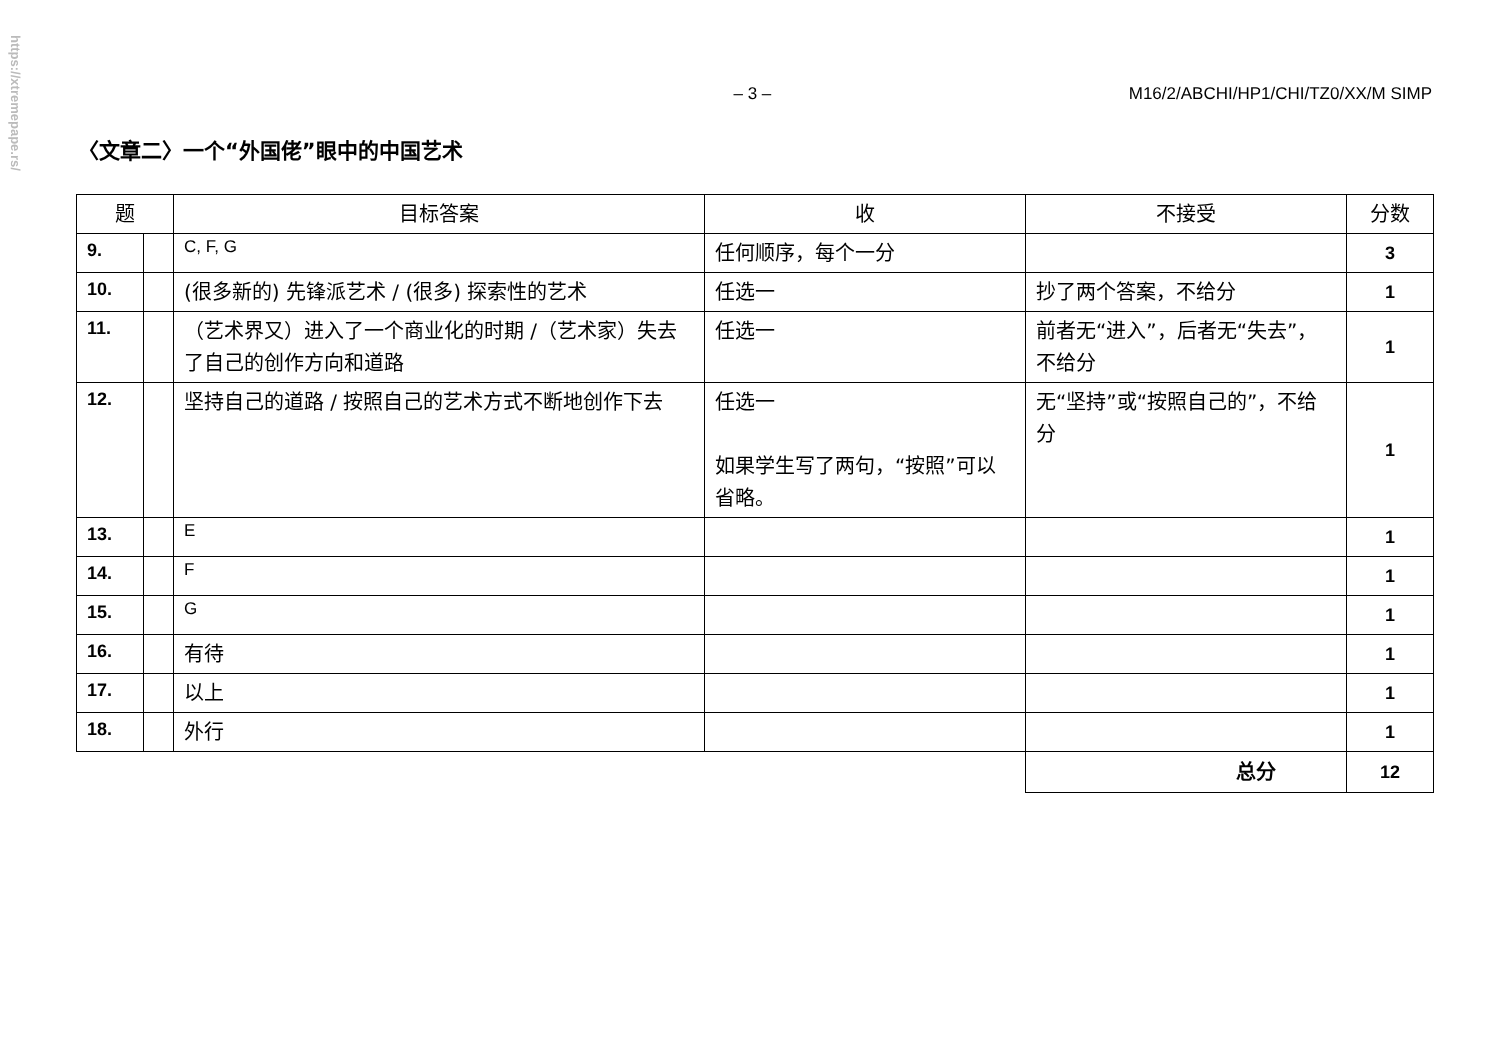https://xtremepape.rs/
– 3 – M16/2/ABCHI/HP1/CHI/TZ0/XX/M SIMP
〈文章二〉一个“外国佬”眼中的中国艺术
| 题 | | 目标答案 | 收 | 不接受 | 分数 |
| --- | --- | --- | --- | --- | --- |
| 9. | | C, F, G | 任何顺序，每个一分 | | 3 |
| 10. | | (很多新的) 先锋派艺术 / (很多) 探索性的艺术 | 任选一 | 抄了两个答案，不给分 | 1 |
| 11. | | （艺术界又）进入了一个商业化的时期 /（艺术家）失去了自己的创作方向和道路 | 任选一 | 前者无“进入”，后者无“失去”，不给分 | 1 |
| 12. | | 坚持自己的道路 / 按照自己的艺术方式不断地创作下去 | 任选一 如果学生写了两句，“按照”可以省略。 | 无“坚持”或“按照自己的”，不给分 | 1 |
| 13. | | E | | | 1 |
| 14. | | F | | | 1 |
| 15. | | G | | | 1 |
| 16. | | 有待 | | | 1 |
| 17. | | 以上 | | | 1 |
| 18. | | 外行 | | | 1 |
| | | | | 总分 | 12 |